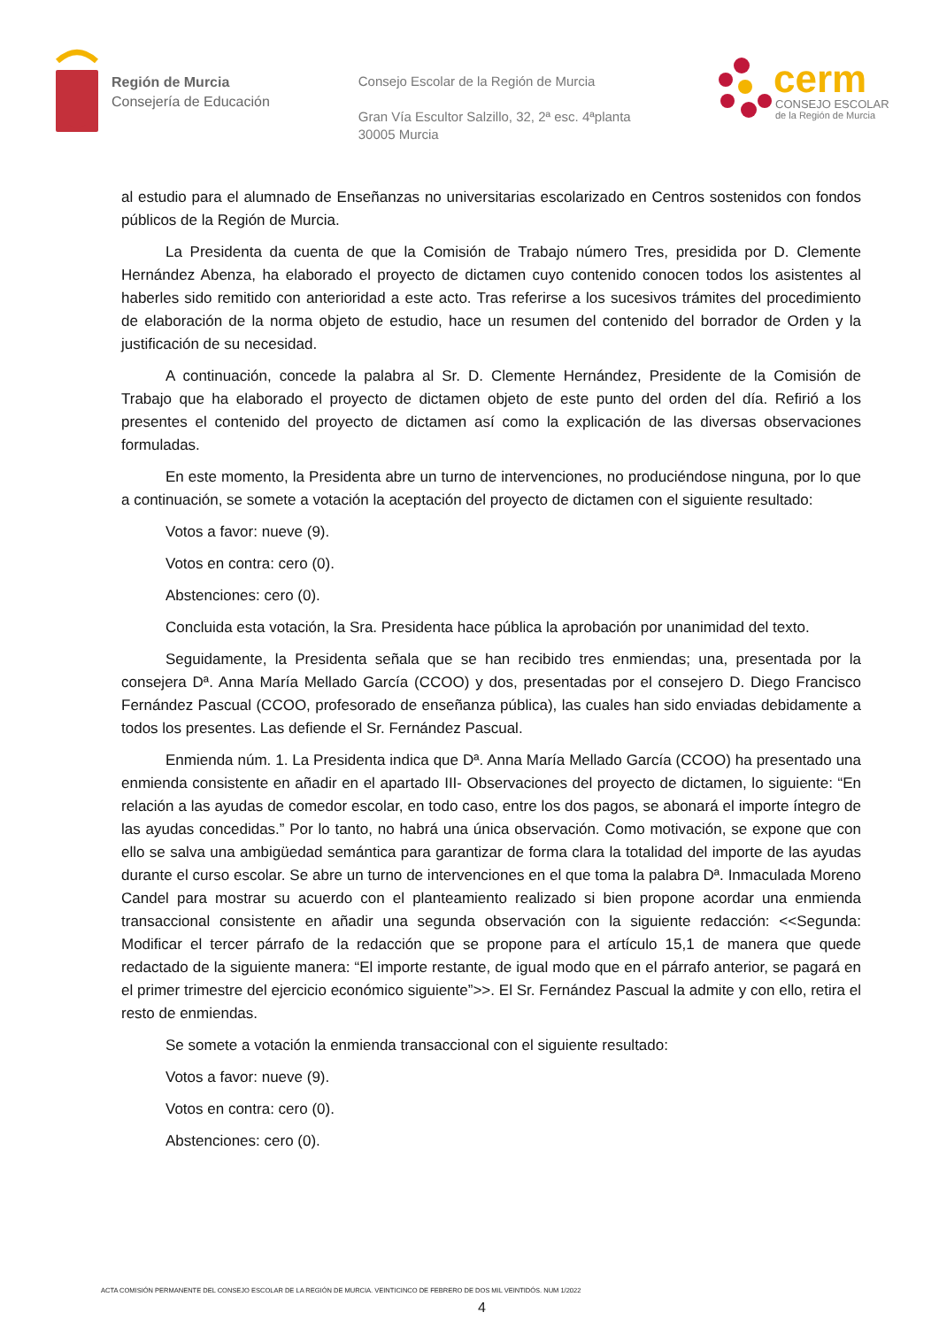Región de Murcia
Consejería de Educación
Consejo Escolar de la Región de Murcia
Gran Vía Escultor Salzillo, 32, 2ª esc. 4ªplanta
30005 Murcia
cerm
CONSEJO ESCOLAR
de la Región de Murcia
al estudio para el alumnado de Enseñanzas no universitarias escolarizado en Centros sostenidos con fondos públicos de la Región de Murcia.
La Presidenta da cuenta de que la Comisión de Trabajo número Tres, presidida por D. Clemente Hernández Abenza, ha elaborado el proyecto de dictamen cuyo contenido conocen todos los asistentes al haberles sido remitido con anterioridad a este acto. Tras referirse a los sucesivos trámites del procedimiento de elaboración de la norma objeto de estudio, hace un resumen del contenido del borrador de Orden y la justificación de su necesidad.
A continuación, concede la palabra al Sr. D. Clemente Hernández, Presidente de la Comisión de Trabajo que ha elaborado el proyecto de dictamen objeto de este punto del orden del día. Refirió a los presentes el contenido del proyecto de dictamen así como la explicación de las diversas observaciones formuladas.
En este momento, la Presidenta abre un turno de intervenciones, no produciéndose ninguna, por lo que a continuación, se somete a votación la aceptación del proyecto de dictamen con el siguiente resultado:
Votos a favor: nueve (9).
Votos en contra: cero (0).
Abstenciones: cero (0).
Concluida esta votación, la Sra. Presidenta hace pública la aprobación por unanimidad del texto.
Seguidamente, la Presidenta señala que se han recibido tres enmiendas; una, presentada por la consejera Dª. Anna María Mellado García (CCOO) y dos, presentadas por el consejero D. Diego Francisco Fernández Pascual (CCOO, profesorado de enseñanza pública), las cuales han sido enviadas debidamente a todos los presentes. Las defiende el Sr. Fernández Pascual.
Enmienda núm. 1. La Presidenta indica que Dª. Anna María Mellado García (CCOO) ha presentado una enmienda consistente en añadir en el apartado III- Observaciones del proyecto de dictamen, lo siguiente: “En relación a las ayudas de comedor escolar, en todo caso, entre los dos pagos, se abonará el importe íntegro de las ayudas concedidas.” Por lo tanto, no habrá una única observación. Como motivación, se expone que con ello se salva una ambigüedad semántica para garantizar de forma clara la totalidad del importe de las ayudas durante el curso escolar. Se abre un turno de intervenciones en el que toma la palabra Dª. Inmaculada Moreno Candel para mostrar su acuerdo con el planteamiento realizado si bien propone acordar una enmienda transaccional consistente en añadir una segunda observación con la siguiente redacción: <<Segunda: Modificar el tercer párrafo de la redacción que se propone para el artículo 15,1 de manera que quede redactado de la siguiente manera: “El importe restante, de igual modo que en el párrafo anterior, se pagará en el primer trimestre del ejercicio económico siguiente”>>. El Sr. Fernández Pascual la admite y con ello, retira el resto de enmiendas.
Se somete a votación la enmienda transaccional con el siguiente resultado:
Votos a favor: nueve (9).
Votos en contra: cero (0).
Abstenciones: cero (0).
ACTA COMISIÓN PERMANENTE DEL CONSEJO ESCOLAR DE LA REGIÓN DE MURCIA. VEINTICINCO DE FEBRERO DE DOS MIL VEINTIDÓS. NUM 1/2022
4